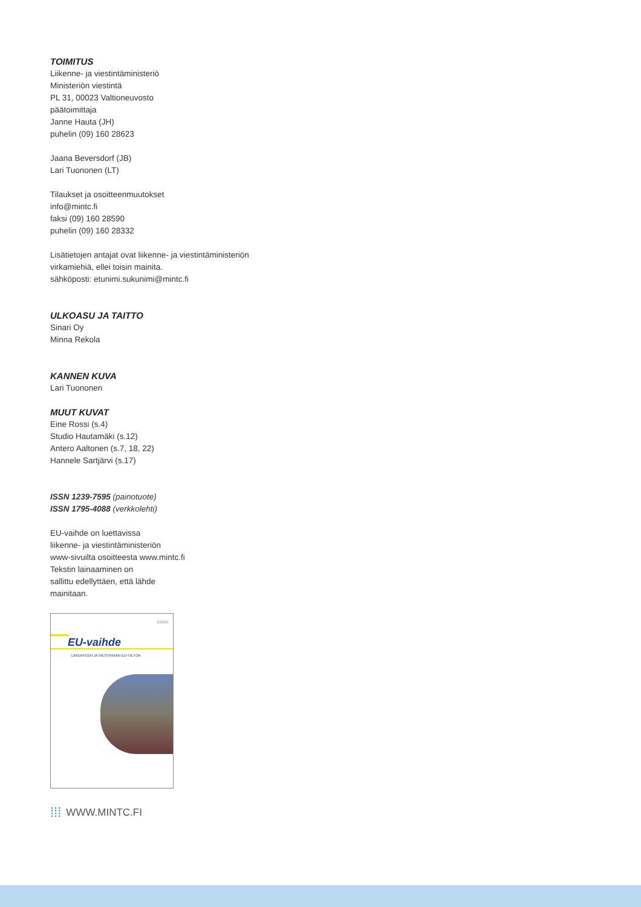TOIMITUS
Liikenne- ja viestintäministeriö
Ministeriön viestintä
PL 31, 00023 Valtioneuvosto
päätoimittaja
Janne Hauta (JH)
puhelin (09) 160 28623
Jaana Beversdorf (JB)
Lari Tuononen (LT)
Tilaukset ja osoitteenmuutokset
info@mintc.fi
faksi (09) 160 28590
puhelin (09) 160 28332
Lisätietojen antajat ovat liikenne- ja viestintäministeriön virkamiehiä, ellei toisin mainita.
sähköposti: etunimi.sukunimi@mintc.fi
ULKOASU JA TAITTO
Sinari Oy
Minna Rekola
KANNEN KUVA
Lari Tuononen
MUUT KUVAT
Eine Rossi (s.4)
Studio Hautamäki (s.12)
Antero Aaltonen (s.7, 18, 22)
Hannele Sartjärvi (s.17)
ISSN 1239-7595 (painotuote)
ISSN 1795-4088 (verkkolehti)
EU-vaihde on luettavissa
liikenne- ja viestintäministeriön
www-sivuilta osoitteesta www.mintc.fi
Tekstin lainaaminen on
sallittu edellyttäen, että lähde
mainitaan.
2/2005
EU-vaihde
LIIKENTEEN JA VIESTINNÄN EU-TIETOA
⁞⁞⁞ WWW.MINTC.FI